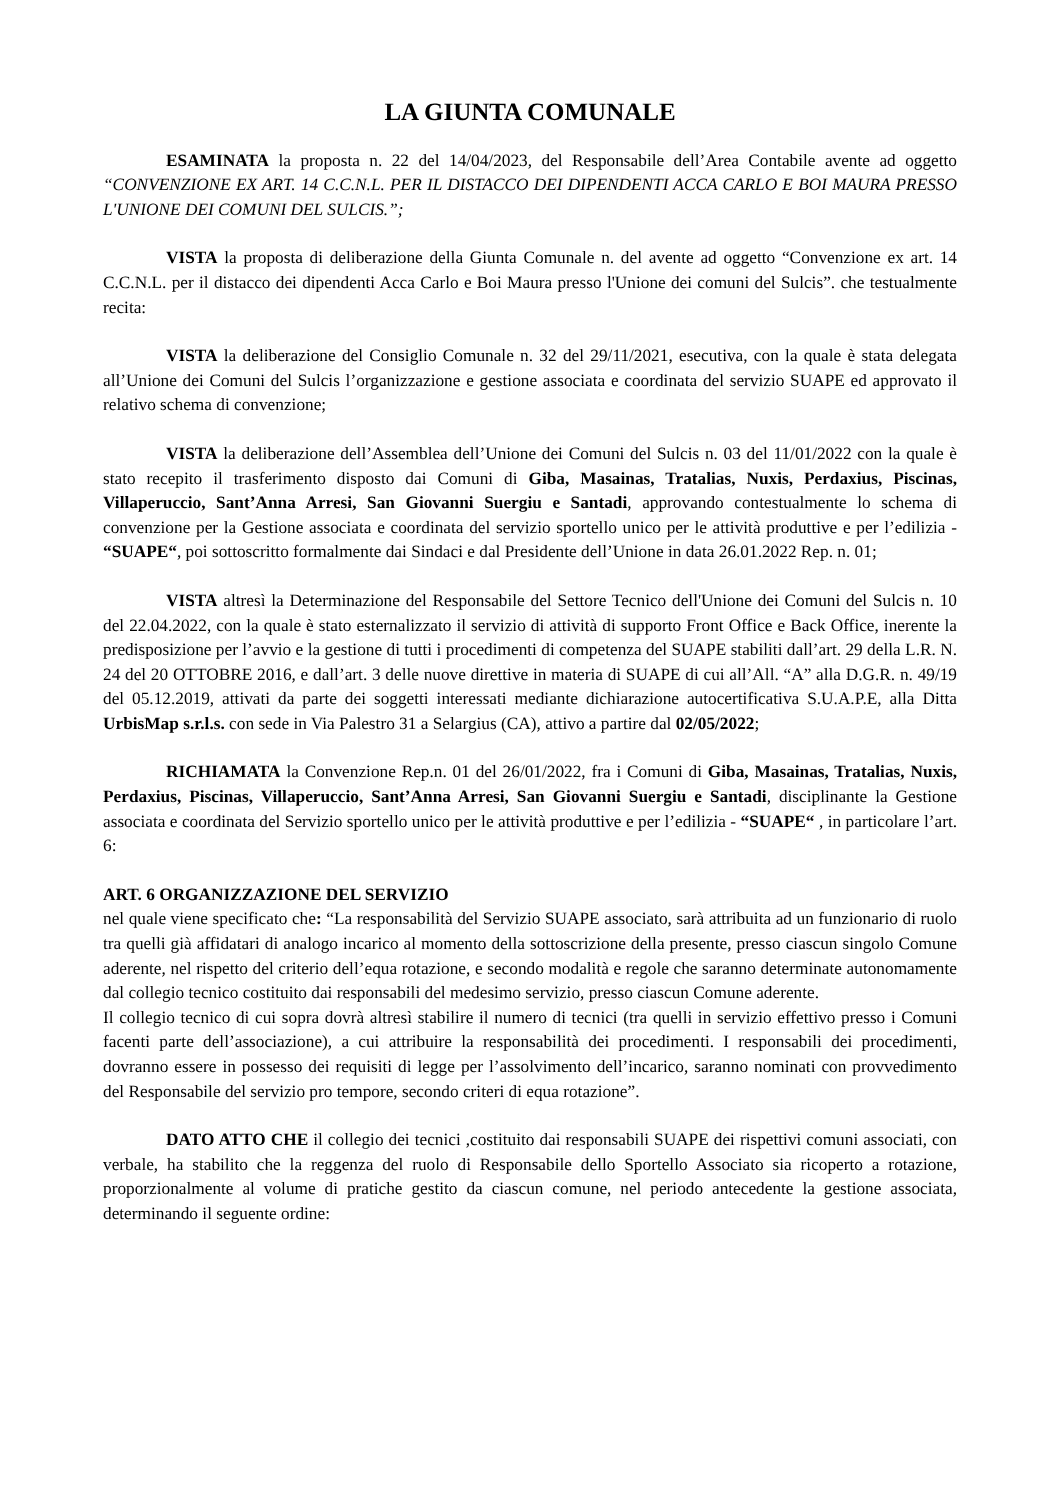LA GIUNTA COMUNALE
ESAMINATA la proposta n. 22 del 14/04/2023, del Responsabile dell’Area Contabile avente ad oggetto “CONVENZIONE EX ART. 14 C.C.N.L. PER IL DISTACCO DEI DIPENDENTI ACCA CARLO E BOI MAURA PRESSO L'UNIONE DEI COMUNI DEL SULCIS.”;
VISTA la proposta di deliberazione della Giunta Comunale n. del avente ad oggetto “Convenzione ex art. 14 C.C.N.L. per il distacco dei dipendenti Acca Carlo e Boi Maura presso l'Unione dei comuni del Sulcis”. che testualmente recita:
VISTA la deliberazione del Consiglio Comunale n. 32 del 29/11/2021, esecutiva, con la quale è stata delegata all’Unione dei Comuni del Sulcis l’organizzazione e gestione associata e coordinata del servizio SUAPE ed approvato il relativo schema di convenzione;
VISTA la deliberazione dell’Assemblea dell’Unione dei Comuni del Sulcis n. 03 del 11/01/2022 con la quale è stato recepito il trasferimento disposto dai Comuni di Giba, Masainas, Tratalias, Nuxis, Perdaxius, Piscinas, Villaperuccio, Sant’Anna Arresi, San Giovanni Suergiu e Santadi, approvando contestualmente lo schema di convenzione per la Gestione associata e coordinata del servizio sportello unico per le attività produttive e per l’edilizia - “SUAPE“, poi sottoscritto formalmente dai Sindaci e dal Presidente dell’Unione in data 26.01.2022 Rep. n. 01;
VISTA altresì la Determinazione del Responsabile del Settore Tecnico dell'Unione dei Comuni del Sulcis n. 10 del 22.04.2022, con la quale è stato esternalizzato il servizio di attività di supporto Front Office e Back Office, inerente la predisposizione per l’avvio e la gestione di tutti i procedimenti di competenza del SUAPE stabiliti dall’art. 29 della L.R. N. 24 del 20 OTTOBRE 2016, e dall’art. 3 delle nuove direttive in materia di SUAPE di cui all’All. “A” alla D.G.R. n. 49/19 del 05.12.2019, attivati da parte dei soggetti interessati mediante dichiarazione autocertificativa S.U.A.P.E, alla Ditta UrbisMap s.r.l.s. con sede in Via Palestro 31 a Selargius (CA), attivo a partire dal 02/05/2022;
RICHIAMATA la Convenzione Rep.n. 01 del 26/01/2022, fra i Comuni di Giba, Masainas, Tratalias, Nuxis, Perdaxius, Piscinas, Villaperuccio, Sant’Anna Arresi, San Giovanni Suergiu e Santadi, disciplinante la Gestione associata e coordinata del Servizio sportello unico per le attività produttive e per l’edilizia - “SUAPE“ , in particolare l’art. 6:
ART. 6 ORGANIZZAZIONE DEL SERVIZIO
nel quale viene specificato che: “La responsabilità del Servizio SUAPE associato, sarà attribuita ad un funzionario di ruolo tra quelli già affidatari di analogo incarico al momento della sottoscrizione della presente, presso ciascun singolo Comune aderente, nel rispetto del criterio dell’equa rotazione, e secondo modalità e regole che saranno determinate autonomamente dal collegio tecnico costituito dai responsabili del medesimo servizio, presso ciascun Comune aderente.
Il collegio tecnico di cui sopra dovrà altresì stabilire il numero di tecnici (tra quelli in servizio effettivo presso i Comuni facenti parte dell’associazione), a cui attribuire la responsabilità dei procedimenti. I responsabili dei procedimenti, dovranno essere in possesso dei requisiti di legge per l’assolvimento dell’incarico, saranno nominati con provvedimento del Responsabile del servizio pro tempore, secondo criteri di equa rotazione”.
DATO ATTO CHE il collegio dei tecnici ,costituito dai responsabili SUAPE dei rispettivi comuni associati, con verbale, ha stabilito che la reggenza del ruolo di Responsabile dello Sportello Associato sia ricoperto a rotazione, proporzionalmente al volume di pratiche gestito da ciascun comune, nel periodo antecedente la gestione associata, determinando il seguente ordine: